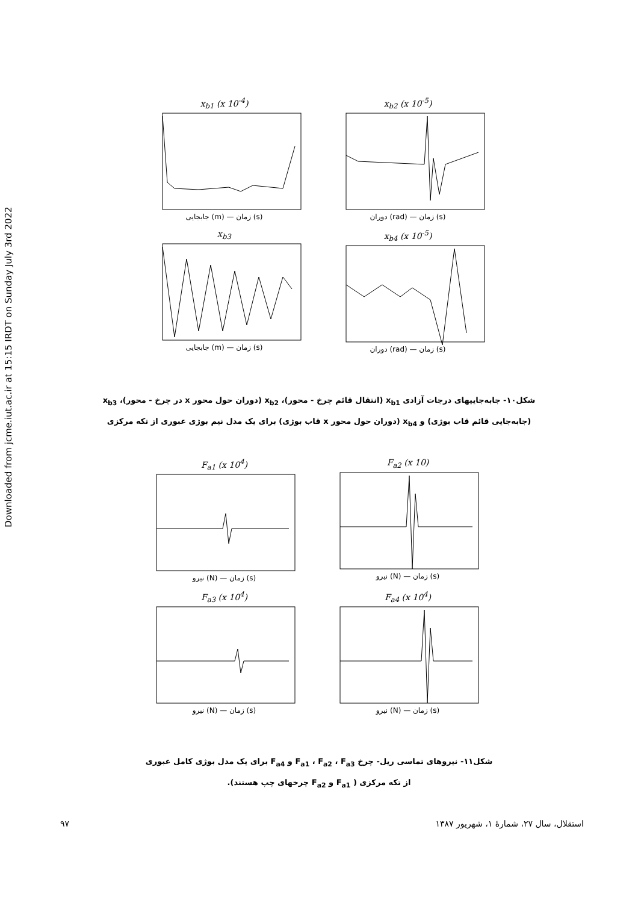Downloaded from jcme.iut.ac.ir at 15:15 IRDT on Sunday July 3rd 2022
x<sub>b1</sub> (x 10<sup>-4</sup>)
جابجایی (m) — زمان (s)
x<sub>b2</sub> (x 10<sup>-5</sup>)
دوران (rad) — زمان (s)
x<sub>b3</sub>
جابجایی (m) — زمان (s)
x<sub>b4</sub> (x 10<sup>-5</sup>)
دوران (rad) — زمان (s)
شکل۱۰- جابه‌جاییهای درجات آزادی x<sub>b1</sub> (انتقال قائم چرخ - محور)، x<sub>b2</sub> (دوران حول محور x در چرخ - محور)، x<sub>b3</sub> (جابه‌جایی قائم قاب بوژی) و x<sub>b4</sub> (دوران حول محور x قاب بوژی) برای یک مدل نیم بوژی عبوری از تکه مرکزی
F<sub>a1</sub> (x 10<sup>4</sup>)
نیرو (N) — زمان (s)
F<sub>a2</sub> (x 10)
نیرو (N) — زمان (s)
F<sub>a3</sub> (x 10<sup>4</sup>)
نیرو (N) — زمان (s)
F<sub>a4</sub> (x 10<sup>4</sup>)
نیرو (N) — زمان (s)
شکل۱۱- نیروهای تماسی ریل- چرخ F<sub>a1</sub> ، F<sub>a2</sub> ، F<sub>a3</sub> و F<sub>a4</sub> برای یک مدل بوژی کامل عبوری
از تکه مرکزی ( F<sub>a1</sub> و F<sub>a2</sub> چرخهای چپ هستند).
۹۷
استقلال، سال ۲۷، شمارهٔ ۱، شهریور ۱۳۸۷